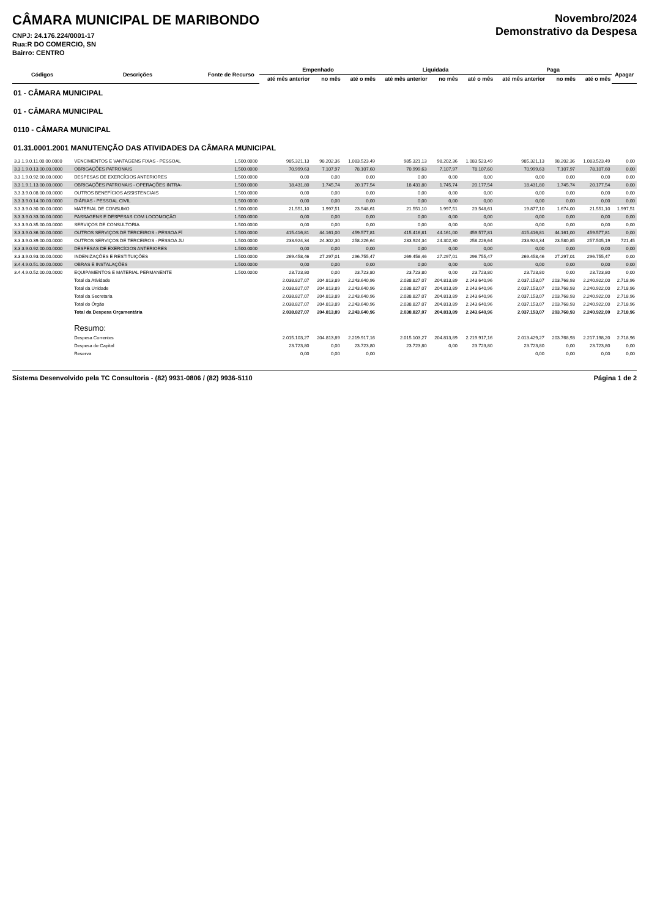CÂMARA MUNICIPAL DE MARIBONDO
CNPJ: 24.176.224/0001-17
Rua:R DO COMERCIO, SN
Bairro: CENTRO
Novembro/2024
Demonstrativo da Despesa
| Códigos | Descrições | Fonte de Recurso | Empenhado | | | Liquidada | | | Paga | | | Apagar |
| --- | --- | --- | --- | --- | --- | --- | --- | --- | --- | --- | --- | --- |
| | | | até mês anterior | no mês | até o mês | até mês anterior | no mês | até o mês | até mês anterior | no mês | até o mês | |
| 01 - CÂMARA MUNICIPAL | | | | | | | | | | | | |
| 01 - CÂMARA MUNICIPAL | | | | | | | | | | | | |
| 0110 - CÂMARA MUNICIPAL | | | | | | | | | | | | |
| 01.31.0001.2001 MANUTENÇÃO DAS ATIVIDADES DA CÂMARA MUNICIPAL | | | | | | | | | | | | |
| 3.3.1.9.0.11.00.00.0000 | VENCIMENTOS E VANTAGENS FIXAS - PESSOAL | 1.500.0000 | 985.321,13 | 98.202,36 | 1.083.523,49 | 985.321,13 | 98.202,36 | 1.083.523,49 | 985.321,13 | 98.202,36 | 1.083.523,49 | 0,00 |
| 3.3.1.9.0.13.00.00.0000 | OBRIGAÇÕES PATRONAIS | 1.500.0000 | 70.999,63 | 7.107,97 | 78.107,60 | 70.999,63 | 7.107,97 | 78.107,60 | 70.999,63 | 7.107,97 | 78.107,60 | 0,00 |
| 3.3.1.9.0.92.00.00.0000 | DESPESAS DE EXERCÍCIOS ANTERIORES | 1.500.0000 | 0,00 | 0,00 | 0,00 | 0,00 | 0,00 | 0,00 | 0,00 | 0,00 | 0,00 | 0,00 |
| 3.3.1.9.1.13.00.00.0000 | OBRIGAÇÕES PATRONAIS - OPERAÇÕES INTRA- | 1.500.0000 | 18.431,80 | 1.745,74 | 20.177,54 | 18.431,80 | 1.745,74 | 20.177,54 | 18.431,80 | 1.745,74 | 20.177,54 | 0,00 |
| 3.3.3.9.0.08.00.00.0000 | OUTROS BENEFÍCIOS ASSISTENCIAIS | 1.500.0000 | 0,00 | 0,00 | 0,00 | 0,00 | 0,00 | 0,00 | 0,00 | 0,00 | 0,00 | 0,00 |
| 3.3.3.9.0.14.00.00.0000 | DIÁRIAS - PESSOAL CIVIL | 1.500.0000 | 0,00 | 0,00 | 0,00 | 0,00 | 0,00 | 0,00 | 0,00 | 0,00 | 0,00 | 0,00 |
| 3.3.3.9.0.30.00.00.0000 | MATERIAL DE CONSUMO | 1.500.0000 | 21.551,10 | 1.997,51 | 23.548,61 | 21.551,10 | 1.997,51 | 23.548,61 | 19.877,10 | 1.674,00 | 21.551,10 | 1.997,51 |
| 3.3.3.9.0.33.00.00.0000 | PASSAGENS E DESPESAS COM LOCOMOÇÃO | 1.500.0000 | 0,00 | 0,00 | 0,00 | 0,00 | 0,00 | 0,00 | 0,00 | 0,00 | 0,00 | 0,00 |
| 3.3.3.9.0.35.00.00.0000 | SERVIÇOS DE CONSULTORIA | 1.500.0000 | 0,00 | 0,00 | 0,00 | 0,00 | 0,00 | 0,00 | 0,00 | 0,00 | 0,00 | 0,00 |
| 3.3.3.9.0.36.00.00.0000 | OUTROS SERVIÇOS DE TERCEIROS - PESSOA FÍ | 1.500.0000 | 415.416,81 | 44.161,00 | 459.577,81 | 415.416,81 | 44.161,00 | 459.577,81 | 415.416,81 | 44.161,00 | 459.577,81 | 0,00 |
| 3.3.3.9.0.39.00.00.0000 | OUTROS SERVIÇOS DE TERCEIROS - PESSOA JU | 1.500.0000 | 233.924,34 | 24.302,30 | 258.226,64 | 233.924,34 | 24.302,30 | 258.226,64 | 233.924,34 | 23.580,85 | 257.505,19 | 721,45 |
| 3.3.3.9.0.92.00.00.0000 | DESPESAS DE EXERCÍCIOS ANTERIORES | 1.500.0000 | 0,00 | 0,00 | 0,00 | 0,00 | 0,00 | 0,00 | 0,00 | 0,00 | 0,00 | 0,00 |
| 3.3.3.9.0.93.00.00.0000 | INDENIZAÇÕES E RESTITUIÇÕES | 1.500.0000 | 269.458,46 | 27.297,01 | 296.755,47 | 269.458,46 | 27.297,01 | 296.755,47 | 269.458,46 | 27.297,01 | 296.755,47 | 0,00 |
| 3.4.4.9.0.51.00.00.0000 | OBRAS E INSTALAÇÕES | 1.500.0000 | 0,00 | 0,00 | 0,00 | 0,00 | 0,00 | 0,00 | 0,00 | 0,00 | 0,00 | 0,00 |
| 3.4.4.9.0.52.00.00.0000 | EQUIPAMENTOS E MATERIAL PERMANENTE | 1.500.0000 | 23.723,80 | 0,00 | 23.723,80 | 23.723,80 | 0,00 | 23.723,80 | 23.723,80 | 0,00 | 23.723,80 | 0,00 |
| | Total da Atividade | | 2.038.827,07 | 204.813,89 | 2.243.640,96 | 2.038.827,07 | 204.813,89 | 2.243.640,96 | 2.037.153,07 | 203.768,93 | 2.240.922,00 | 2.718,96 |
| | Total da Unidade | | 2.038.827,07 | 204.813,89 | 2.243.640,96 | 2.038.827,07 | 204.813,89 | 2.243.640,96 | 2.037.153,07 | 203.768,93 | 2.240.922,00 | 2.718,96 |
| | Total da Secretaria | | 2.038.827,07 | 204.813,89 | 2.243.640,96 | 2.038.827,07 | 204.813,89 | 2.243.640,96 | 2.037.153,07 | 203.768,93 | 2.240.922,00 | 2.718,96 |
| | Total do Órgão | | 2.038.827,07 | 204.813,89 | 2.243.640,96 | 2.038.827,07 | 204.813,89 | 2.243.640,96 | 2.037.153,07 | 203.768,93 | 2.240.922,00 | 2.718,96 |
| | Total da Despesa Orçamentária | | 2.038.827,07 | 204.813,89 | 2.243.640,96 | 2.038.827,07 | 204.813,89 | 2.243.640,96 | 2.037.153,07 | 203.768,93 | 2.240.922,00 | 2.718,96 |
| | Resumo: | | | | | | | | | | | |
| | Despesa Correntes | | 2.015.103,27 | 204.813,89 | 2.219.917,16 | 2.015.103,27 | 204.813,89 | 2.219.917,16 | 2.013.429,27 | 203.768,93 | 2.217.198,20 | 2.718,96 |
| | Despesa de Capital | | 23.723,80 | 0,00 | 23.723,80 | 23.723,80 | 0,00 | 23.723,80 | 23.723,80 | 0,00 | 23.723,80 | 0,00 |
| | Reserva | | 0,00 | 0,00 | 0,00 | | | | 0,00 | 0,00 | 0,00 | 0,00 |
Sistema Desenvolvido pela TC Consultoria - (82) 9931-0806 / (82) 9936-5110 Página 1 de 2